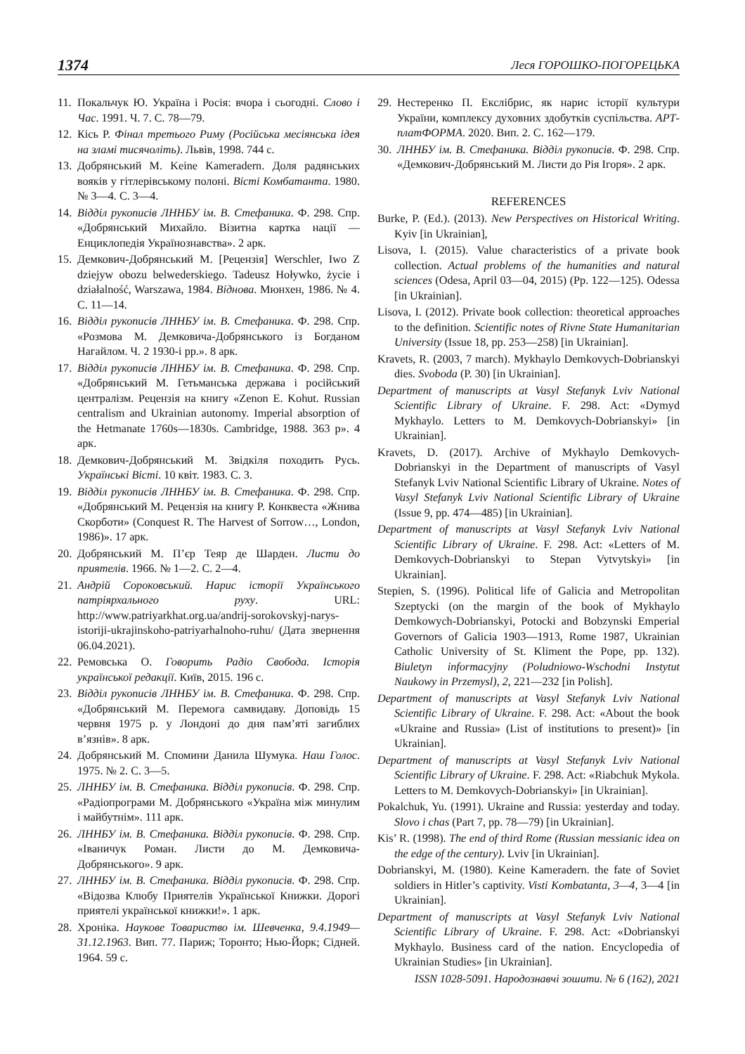1374 Леся ГОРОШКО-ПОГОРЕЦЬКА
11. Покальчук Ю. Україна і Росія: вчора і сьогодні. Слово і Час. 1991. Ч. 7. С. 78—79.
12. Кісь Р. Фінал третього Риму (Російська месіянська ідея на зламі тисячоліть). Львів, 1998. 744 с.
13. Добрянський М. Keine Kameradern. Доля радянських вояків у гітлерівському полоні. Вісті Комбатанта. 1980. № 3—4. С. 3—4.
14. Відділ рукописів ЛННБУ ім. В. Стефаника. Ф. 298. Спр. «Добрянський Михайло. Візитна картка нації — Енциклопедія Українознавства». 2 арк.
15. Демкович-Добрянський М. [Рецензія] Werschler, Iwo Z dziejyw obozu belwederskiego. Tadeusz Hoływko, życie i działalność, Warszawa, 1984. Віднова. Мюнхен, 1986. № 4. С. 11—14.
16. Відділ рукописів ЛННБУ ім. В. Стефаника. Ф. 298. Спр. «Розмова М. Демковича-Добрянського із Богданом Нагайлом. Ч. 2 1930-і рр.». 8 арк.
17. Відділ рукописів ЛННБУ ім. В. Стефаника. Ф. 298. Спр. «Добрянський М. Гетьманська держава і російський централізм. Рецензія на книгу «Zenon E. Kohut. Russian centralism and Ukrainian autonomy. Imperial absorption of the Hetmanate 1760s—1830s. Cambridge, 1988. 363 р». 4 арк.
18. Демкович-Добрянський М. Звідкіля походить Русь. Українські Вісті. 10 квіт. 1983. С. 3.
19. Відділ рукописів ЛННБУ ім. В. Стефаника. Ф. 298. Спр. «Добрянський М. Рецензія на книгу Р. Конквеста «Жнива Скорботи» (Conquest R. The Harvest of Sorrow…, London, 1986)». 17 арк.
20. Добрянський М. П’єр Теяр де Шарден. Листи до приятелів. 1966. № 1—2. С. 2—4.
21. Андрій Сороковський. Нарис історії Українського патріярхального руху. URL: http://www.patriyarkhat.org.ua/andrij-sorokovskyj-narys-istoriji-ukrajinskoho-patriyarhalnoho-ruhu/ (Дата звернення 06.04.2021).
22. Ремовська О. Говорить Радіо Свобода. Історія української редакції. Київ, 2015. 196 с.
23. Відділ рукописів ЛННБУ ім. В. Стефаника. Ф. 298. Спр. «Добрянський М. Перемога самвидаву. Доповідь 15 червня 1975 р. у Лондоні до дня пам’яті загиблих в’язнів». 8 арк.
24. Добрянський М. Спомини Данила Шумука. Наш Голос. 1975. № 2. С. 3—5.
25. ЛННБУ ім. В. Стефаника. Відділ рукописів. Ф. 298. Спр. «Радіопрограми М. Добрянського «Україна між минулим і майбутнім». 111 арк.
26. ЛННБУ ім. В. Стефаника. Відділ рукописів. Ф. 298. Спр. «Іваничук Роман. Листи до М. Демковича-Добрянського». 9 арк.
27. ЛННБУ ім. В. Стефаника. Відділ рукописів. Ф. 298. Спр. «Відозва Клюбу Приятелів Української Книжки. Дорогі приятелі української книжки!». 1 арк.
28. Хроніка. Наукове Товариство ім. Шевченка, 9.4.1949—31.12.1963. Вип. 77. Париж; Торонто; Нью-Йорк; Сідней. 1964. 59 с.
29. Нестеренко П. Екслібрис, як нарис історії культури України, комплексу духовних здобутків суспільства. АРТ-платФОРМА. 2020. Вип. 2. С. 162—179.
30. ЛННБУ ім. В. Стефаника. Відділ рукописів. Ф. 298. Спр. «Демкович-Добрянський М. Листи до Рія Ігоря». 2 арк.
REFERENCES
Burke, P. (Ed.). (2013). New Perspectives on Historical Writing. Kyiv [in Ukrainian],
Lisova, I. (2015). Value characteristics of a private book collection. Actual problems of the humanities and natural sciences (Odesa, April 03—04, 2015) (Pp. 122—125). Odessa [in Ukrainian].
Lisova, I. (2012). Private book collection: theoretical approaches to the definition. Scientific notes of Rivne State Humanitarian University (Issue 18, pp. 253—258) [in Ukrainian].
Kravets, R. (2003, 7 march). Mykhaylo Demkovych-Dobrianskyi dies. Svoboda (P. 30) [in Ukrainian].
Department of manuscripts at Vasyl Stefanyk Lviv National Scientific Library of Ukraine. F. 298. Act: «Dymyd Mykhaylo. Letters to M. Demkovych-Dobrianskyi» [in Ukrainian].
Kravets, D. (2017). Archive of Mykhaylo Demkovych-Dobrianskyi in the Department of manuscripts of Vasyl Stefanyk Lviv National Scientific Library of Ukraine. Notes of Vasyl Stefanyk Lviv National Scientific Library of Ukraine (Issue 9, pp. 474—485) [in Ukrainian].
Department of manuscripts at Vasyl Stefanyk Lviv National Scientific Library of Ukraine. F. 298. Act: «Letters of M. Demkovych-Dobrianskyi to Stepan Vytvytskyi» [in Ukrainian].
Stepien, S. (1996). Political life of Galicia and Metropolitan Szeptycki (on the margin of the book of Mykhaylo Demkowych-Dobrianskyi, Potocki and Bobzynski Emperial Governors of Galicia 1903—1913, Rome 1987, Ukrainian Catholic University of St. Kliment the Pope, pp. 132). Biuletyn informacyjny (Poludniowo-Wschodni Instytut Naukowy in Przemysl), 2, 221—232 [in Polish].
Department of manuscripts at Vasyl Stefanyk Lviv National Scientific Library of Ukraine. F. 298. Act: «About the book «Ukraine and Russia» (List of institutions to present)» [in Ukrainian].
Department of manuscripts at Vasyl Stefanyk Lviv National Scientific Library of Ukraine. F. 298. Act: «Riabchuk Mykola. Letters to M. Demkovych-Dobrianskyi» [in Ukrainian].
Pokalchuk, Yu. (1991). Ukraine and Russia: yesterday and today. Slovo i chas (Part 7, pp. 78—79) [in Ukrainian].
Kis’ R. (1998). The end of third Rome (Russian messianic idea on the edge of the century). Lviv [in Ukrainian].
Dobrianskyi, M. (1980). Keine Kameradern. the fate of Soviet soldiers in Hitler’s captivity. Visti Kombatanta, 3—4, 3—4 [in Ukrainian].
Department of manuscripts at Vasyl Stefanyk Lviv National Scientific Library of Ukraine. F. 298. Act: «Dobrianskyi Mykhaylo. Business card of the nation. Encyclopedia of Ukrainian Studies» [in Ukrainian].
ISSN 1028-5091. Народознавчі зошити. № 6 (162), 2021